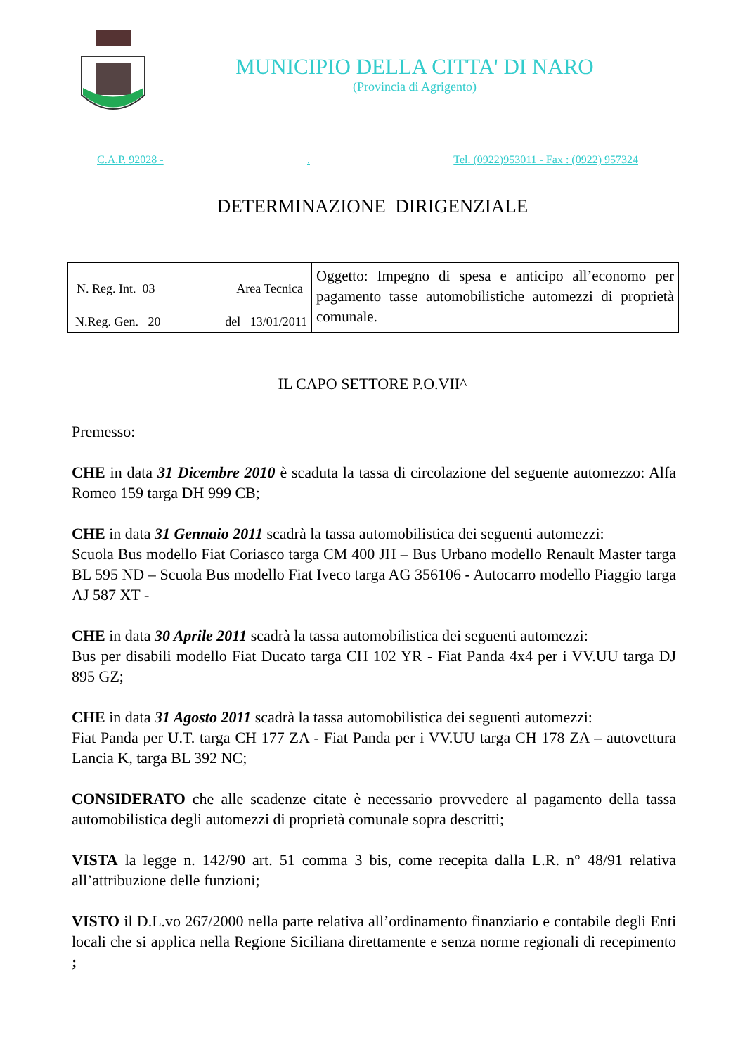MUNICIPIO DELLA CITTA' DI NARO
(Provincia di Agrigento)
C.A.P. 92028 - . Tel. (0922)953011 - Fax : (0922) 957324
DETERMINAZIONE DIRIGENZIALE
| N. Reg. Int. 03 Area Tecnica N.Reg. Gen. 20 del 13/01/2011 | Oggetto: Impegno di spesa e anticipo all’economo per pagamento tasse automobilistiche automezzi di proprietà comunale. |
IL CAPO SETTORE P.O.VII^
Premesso:
CHE in data 31 Dicembre 2010 è scaduta la tassa di circolazione del seguente automezzo: Alfa Romeo 159 targa DH 999 CB;
CHE in data 31 Gennaio 2011 scadrà la tassa automobilistica dei seguenti automezzi:
Scuola Bus modello Fiat Coriasco targa CM 400 JH – Bus Urbano modello Renault Master targa BL 595 ND – Scuola Bus modello Fiat Iveco targa AG 356106 - Autocarro modello Piaggio targa AJ 587 XT -
CHE in data 30 Aprile 2011 scadrà la tassa automobilistica dei seguenti automezzi:
Bus per disabili modello Fiat Ducato targa CH 102 YR - Fiat Panda 4x4 per i VV.UU targa DJ 895 GZ;
CHE in data 31 Agosto 2011 scadrà la tassa automobilistica dei seguenti automezzi:
Fiat Panda per U.T. targa CH 177 ZA - Fiat Panda per i VV.UU targa CH 178 ZA – autovettura Lancia K, targa BL 392 NC;
CONSIDERATO che alle scadenze citate è necessario provvedere al pagamento della tassa automobilistica degli automezzi di proprietà comunale sopra descritti;
VISTA la legge n. 142/90 art. 51 comma 3 bis, come recepita dalla L.R. n° 48/91 relativa all’attribuzione delle funzioni;
VISTO il D.L.vo 267/2000 nella parte relativa all’ordinamento finanziario e contabile degli Enti locali che si applica nella Regione Siciliana direttamente e senza norme regionali di recepimento ;